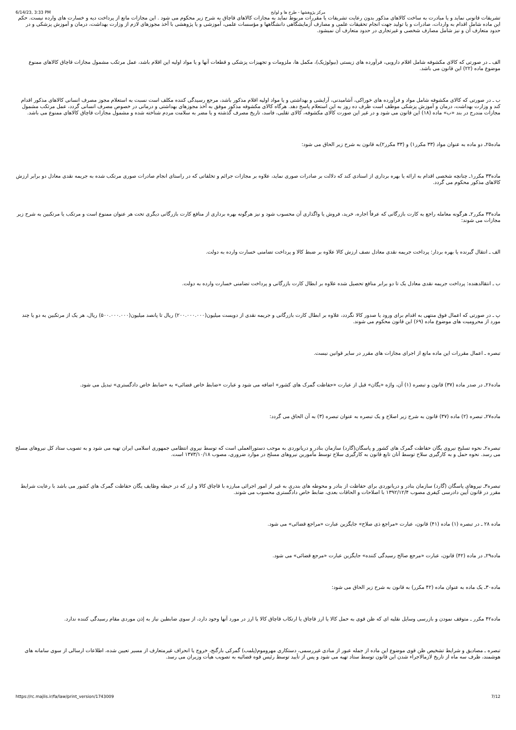6/14/23, 3:33 PM مرکز پژوهشها - طرح ها و لوایح
تشریفات قانونی نماید و یا مبادرت به ساخت کالاهای مذکور بدون رعایت تشریفات یا مقررات مربوط نماید به مجازات کالاهای قاچاق به شرح زیر محکوم می شود . این مجازات مانع از پرداخت دیه و خسارت های وارده نیست. حکم این ماده شامل اقدام به واردات، صادرات و یا تولید جهت انجام تحقیقات علمی و مصارف آزمایشگاهی دانشگاهها و مؤسسات علمی، آموزشی و یا پژوهشی با أخذ مجوزهای لازم از وزارت بهداشت، درمان و آموزش پزشکی و در حدود متعارف آن و نیز شامل مصارف شخصی و غیرتجاری در حدود متعارف آن نمیشود.
الف ـ در صورتی که کالای مکشوفه شامل اقلام دارویی، فرآورده های زیستی (بیولوژیک)، مکمل ها، ملزومات و تجهیزات پزشکی و قطعات آنها و یا مواد اولیه این اقلام باشد، عمل مرتکب مشمول مجازات قاچاق کالاهای ممنوع موضوع ماده (۲۲) این قانون می باشد.
ب ـ در صورتی که کالای مکشوفه شامل مواد و فرآورده های خوراکی، آشامیدنی، آرایشی و بهداشتی و یا مواد اولیه اقلام مذکور باشد، مرجع رسیدگی کننده مکلف است نسبت به استعلام مجوز مصرف انسانی کالاهای مذکور اقدام کند و وزارت بهداشت، درمان و آموزش پزشکی موظف است ظرف ده روز به این استعلام پاسخ دهد. هرگاه کالای مکشوفه مذکور موفق به أخذ مجوزهای بهداشتی و درمانی در خصوص مصرف انسانی گردد، عمل مرتکب مشمول مجازات مندرج در بند «ب» ماده (۱۸) این قانون می شود و در غیر این صورت کالای مکشوفه، کالای تقلبی، فاسد، تاریخ مصرف گذشته و یا مضر به سلامت مردم شناخته شده و مشمول مجازات قاچاق کالاهای ممنوع می باشد.
ماده۲۵ـ دو ماده به عنوان مواد (۳۳ مکرر۱) و (۳۳ مکرر۲)به قانون به شرح زیر الحاق می شود:
ماده۳۳ مکرر۱ـ چنانچه شخصی اقدام به ارائه یا بهره برداری از اسنادی کند که دلالت بر صادرات صوری نماید، علاوه بر مجازات جرائم و تخلفاتی که در راستای انجام صادرات صوری مرتکب شده به جریمه نقدی معادل دو برابر ارزش کالاهای مذکور محکوم می گردد.
ماده۳۳ مکرر۲ـ هرگونه معامله راجع به کارت بازرگانی که عرفاً اجاره، خرید، فروش یا واگذاری آن محسوب شود و نیز هرگونه بهره برداری از منافع کارت بازرگانی دیگری تحت هر عنوان ممنوع است و مرتکب یا مرتکبین به شرح زیر مجازات می شوند:
الف ـ انتقال گیرنده یا بهره بردار: پرداخت جریمه نقدی معادل نصف ارزش کالا علاوه بر ضبط کالا و پرداخت تضامنی خسارت وارده به دولت.
ب ـ انتقالدهنده: پرداخت جریمه نقدی معادل یک تا دو برابر منافع تحصیل شده علاوه بر ابطال کارت بازرگانی و پرداخت تضامنی خسارت وارده به دولت.
پ ـ در صورتی که اعمال فوق منتهی به اقدام برای ورود یا صدور کالا نگردد، علاوه بر ابطال کارت بازرگانی و جریمه نقدی از دویست میلیون(۲۰۰.۰۰۰.۰۰۰) ریال تا پانصد میلیون(۵۰۰.۰۰۰.۰۰۰) ریال، هر یک از مرتکبین به دو یا چند مورد از محرومیت های موضوع ماده (۶۹) این قانون محکوم می شوند.
تبصره ـ اعمال مقررات این ماده مانع از اجرای مجازات های مقرر در سایر قوانین نیست.
ماده۲۶ـ در صدر ماده (۳۷) قانون و تبصره (۱) آن، واژه «یگان» قبل از عبارت «حفاظت گمرک های کشور» اضافه می شود و عبارت «ضابط خاص قضائی» به «ضابط خاص دادگستری» تبدیل می شود.
ماده۲۷ـ تبصره (۲) ماده (۳۷) قانون به شرح زیر اصلاح و یک تبصره به عنوان تبصره (۳) به آن الحاق می گردد:
تبصره۲ـ نحوه تسلیح نیروی یگان حفاظت گمرک های کشور و پاسگان(گارد) سازمان بنادر و دریانوردی به موجب دستورالعملی است که توسط نیروی انتظامی جمهوری اسلامی ایران تهیه می شود و به تصویب ستاد کل نیروهای مسلح می رسد. نحوه حمل و به کارگیری سلاح توسط آنان تابع قانون به کارگیری سلاح توسط مأمورین نیروهای مسلح در موارد ضروری، مصوب ۱۳۷۳/۱۰/۱۸ است.
تبصره۳ـ نیروهای پاسگان (گارد) سازمان بنادر و دریانوردی برای حفاظت از بنادر و محوطه های بندری به غیر از امور اجرائی مبارزه با قاچاق کالا و ارز که در حیطه وظایف یگان حفاظت گمرک های کشور می باشد با رعایت شرایط مقرر در قانون آیین دادرسی کیفری مصوب ۱۳۹۲/۱۲/۴ با اصلاحات و الحاقات بعدی، ضابط خاص دادگستری محسوب می شوند.
ماده ۲۸ ـ در تبصره (۱) ماده (۴۱) قانون، عبارت «مراجع ذی صلاح» جایگزین عبارت «مراجع قضائی» می شود.
ماده۲۹ـ در ماده (۴۲) قانون، عبارت «مرجع صالح رسیدگی کننده» جایگزین عبارت «مرجع قضائی» می شود.
ماده۳۰ـ یک ماده به عنوان ماده (۴۲ مکرر) به قانون به شرح زیر الحاق می شود:
ماده۴۲ مکرر ـ متوقف نمودن و بازرسی وسایل نقلیه ای که ظن قوی به حمل کالا یا ارز قاچاق یا ارتکاب قاچاق کالا یا ارز در مورد آنها وجود دارد، از سوی ضابطین نیاز به إذن موردی مقام رسیدگی کننده ندارد.
تبصره ـ مصادیق و شرایط تشخیص ظن قوی موضوع این ماده از جمله عبور از مبادی غیررسمی، دستکاری مهروموم(پلمب) گمرکی بارگنج، خروج یا انحراف غیرمتعارف از مسیر تعیین شده، اطلاعات ارسالی از سوی سامانه های هوشمند، ظرف سه ماه از تاریخ لازمالاجراء شدن این قانون توسط ستاد تهیه می شود و پس از تأیید توسط رئیس قوه قضائیه به تصویب هیأت وزیران می رسد.
https://rc.majlis.ir/fa/law/print_version/1743009 7/12